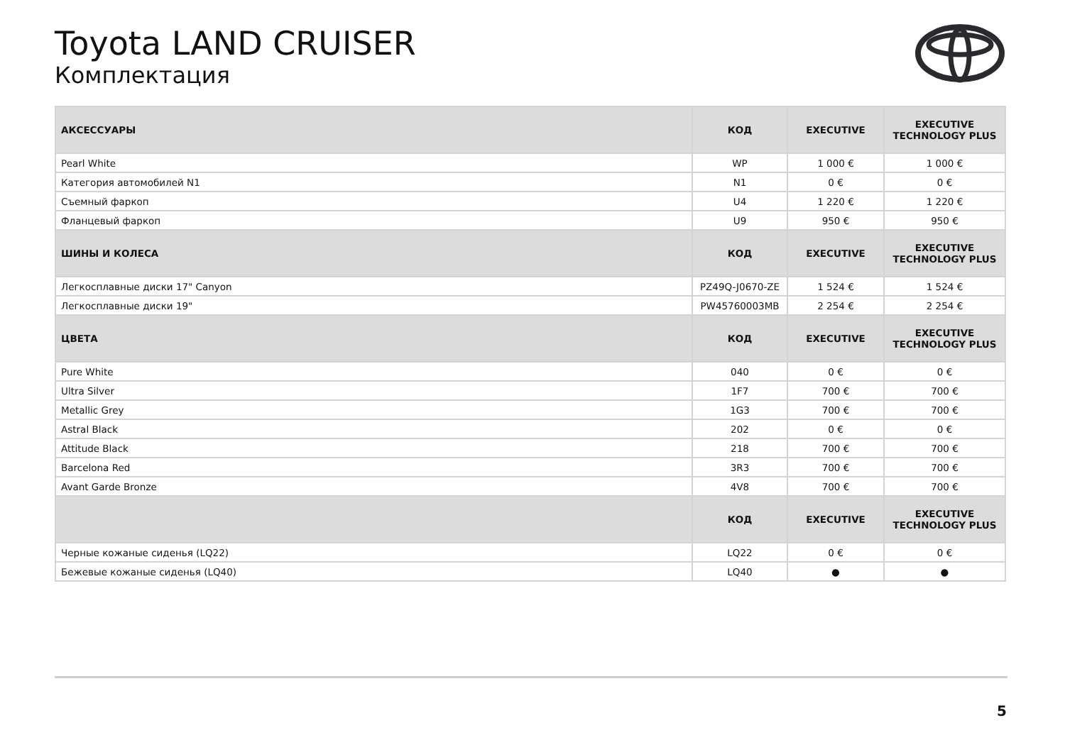Toyota LAND CRUISER
Комплектация
| АКСЕССУАРЫ | КОД | EXECUTIVE | EXECUTIVE TECHNOLOGY PLUS |
| --- | --- | --- | --- |
| Pearl White | WP | 1 000 € | 1 000 € |
| Категория автомобилей N1 | N1 | 0 € | 0 € |
| Съемный фаркоп | U4 | 1 220 € | 1 220 € |
| Фланцевый фаркоп | U9 | 950 € | 950 € |
| ШИНЫ И КОЛЕСА | КОД | EXECUTIVE | EXECUTIVE TECHNOLOGY PLUS |
| Легкосплавные диски 17" Canyon | PZ49Q-J0670-ZE | 1 524 € | 1 524 € |
| Легкосплавные диски 19" | PW45760003MB | 2 254 € | 2 254 € |
| ЦВЕТА | КОД | EXECUTIVE | EXECUTIVE TECHNOLOGY PLUS |
| Pure White | 040 | 0 € | 0 € |
| Ultra Silver | 1F7 | 700 € | 700 € |
| Metallic Grey | 1G3 | 700 € | 700 € |
| Astral Black | 202 | 0 € | 0 € |
| Attitude Black | 218 | 700 € | 700 € |
| Barcelona Red | 3R3 | 700 € | 700 € |
| Avant Garde Bronze | 4V8 | 700 € | 700 € |
| | КОД | EXECUTIVE | EXECUTIVE TECHNOLOGY PLUS |
| Черные кожаные сиденья (LQ22) | LQ22 | 0 € | 0 € |
| Бежевые кожаные сиденья (LQ40) | LQ40 | ● | ● |
5